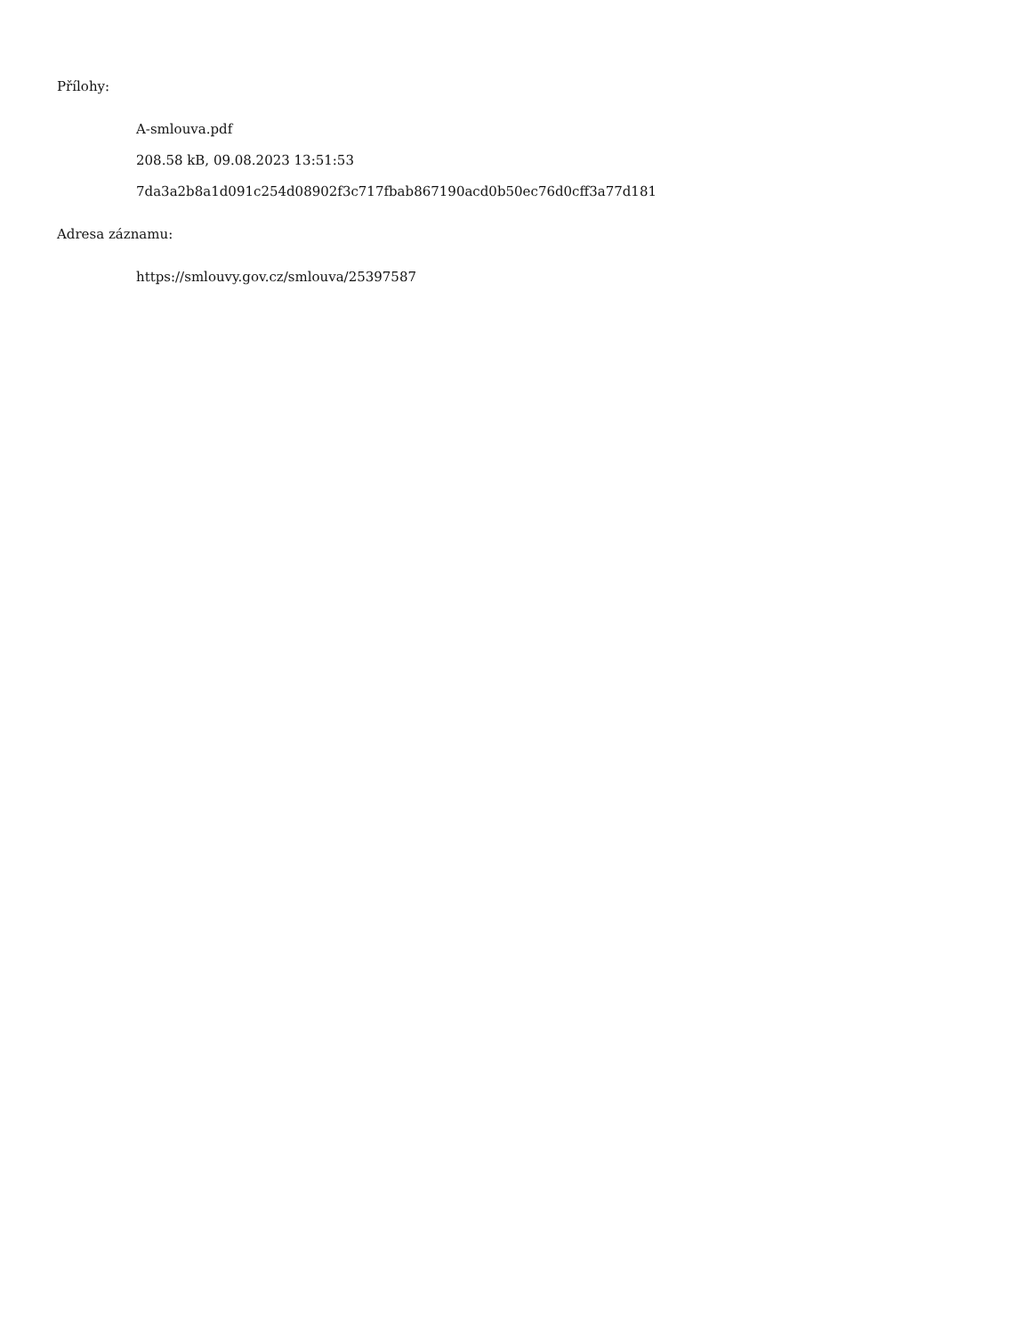Přílohy:
A-smlouva.pdf
208.58 kB, 09.08.2023 13:51:53
7da3a2b8a1d091c254d08902f3c717fbab867190acd0b50ec76d0cff3a77d181
Adresa záznamu:
https://smlouvy.gov.cz/smlouva/25397587